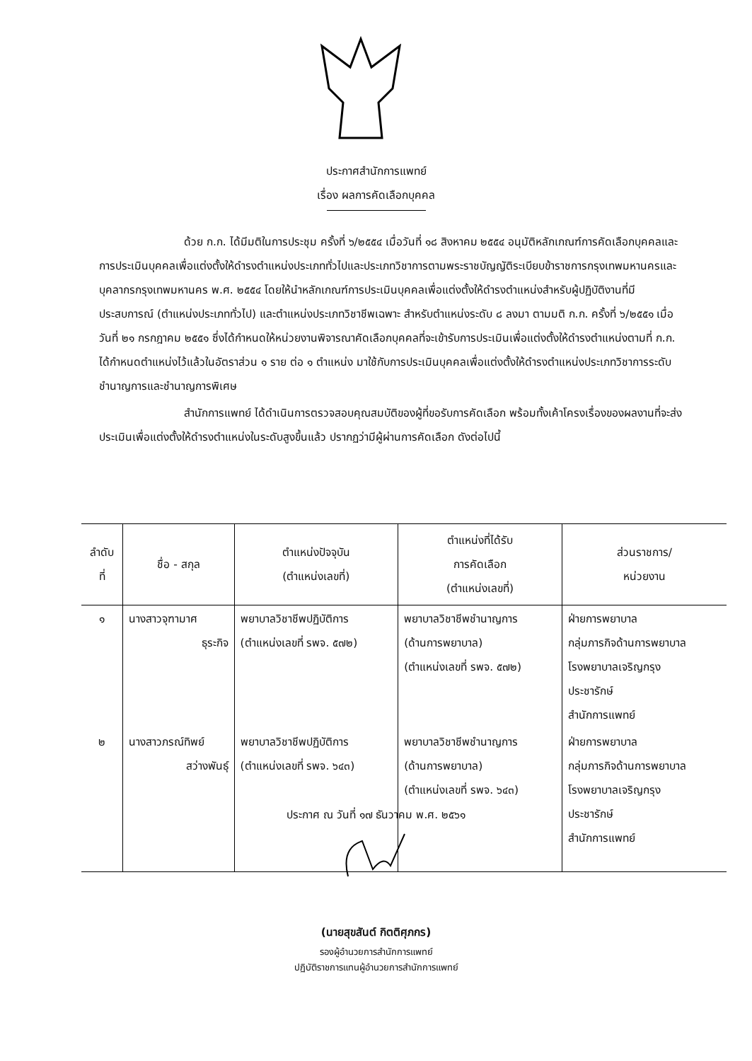ประกาศสำนักการแพทย์
เรื่อง ผลการคัดเลือกบุคคล
ด้วย ก.ก. ได้มีมติในการประชุม ครั้งที่ ๖/๒๕๕๔ เมื่อวันที่ ๑๘ สิงหาคม ๒๕๕๔ อนุมัติหลักเกณฑ์การคัดเลือกบุคคลและการประเมินบุคคลเพื่อแต่งตั้งให้ดำรงตำแหน่งประเภททั่วไปและประเภทวิชาการตามพระราชบัญญัติระเบียบข้าราชการกรุงเทพมหานครและบุคลากรกรุงเทพมหานคร พ.ศ. ๒๕๕๔ โดยให้นำหลักเกณฑ์การประเมินบุคคลเพื่อแต่งตั้งให้ดำรงตำแหน่งสำหรับผู้ปฏิบัติงานที่มีประสบการณ์ (ตำแหน่งประเภททั่วไป) และตำแหน่งประเภทวิชาชีพเฉพาะ สำหรับตำแหน่งระดับ ๘ ลงมา ตามมติ ก.ก. ครั้งที่ ๖/๒๕๕๑ เมื่อวันที่ ๒๑ กรกฎาคม ๒๕๕๑ ซึ่งได้กำหนดให้หน่วยงานพิจารณาคัดเลือกบุคคลที่จะเข้ารับการประเมินเพื่อแต่งตั้งให้ดำรงตำแหน่งตามที่ ก.ก. ได้กำหนดตำแหน่งไว้แล้วในอัตราส่วน ๑ ราย ต่อ ๑ ตำแหน่ง มาใช้กับการประเมินบุคคลเพื่อแต่งตั้งให้ดำรงตำแหน่งประเภทวิชาการระดับชำนาญการและชำนาญการพิเศษ
สำนักการแพทย์ ได้ดำเนินการตรวจสอบคุณสมบัติของผู้ที่ขอรับการคัดเลือก พร้อมทั้งเค้าโครงเรื่องของผลงานที่จะส่งประเมินเพื่อแต่งตั้งให้ดำรงตำแหน่งในระดับสูงขึ้นแล้ว ปรากฏว่ามีผู้ผ่านการคัดเลือก ดังต่อไปนี้
| ลำดับ ที่ | ชื่อ - สกุล | ตำแหน่งปัจจุบัน (ตำแหน่งเลขที่) | ตำแหน่งที่ได้รับ การคัดเลือก (ตำแหน่งเลขที่) | ส่วนราชการ/ หน่วยงาน |
| --- | --- | --- | --- | --- |
| ๑ | นางสาวจุฑามาศ ธุระกิจ | พยาบาลวิชาชีพปฏิบัติการ (ตำแหน่งเลขที่ รพจ. ๕๗๒) | พยาบาลวิชาชีพชำนาญการ (ด้านการพยาบาล) (ตำแหน่งเลขที่ รพจ. ๕๗๒) | ฝ่ายการพยาบาล กลุ่มภารกิจด้านการพยาบาล โรงพยาบาลเจริญกรุง ประชารักษ์ สำนักการแพทย์ |
| ๒ | นางสาวภรณ์ทิพย์ สว่างพันธุ์ | พยาบาลวิชาชีพปฏิบัติการ (ตำแหน่งเลขที่ รพจ. ๖๔๓) | พยาบาลวิชาชีพชำนาญการ (ด้านการพยาบาล) (ตำแหน่งเลขที่ รพจ. ๖๔๓) | ฝ่ายการพยาบาล กลุ่มภารกิจด้านการพยาบาล โรงพยาบาลเจริญกรุง ประชารักษ์ สำนักการแพทย์ |
ประกาศ ณ วันที่ ๑๗ ธันวาคม พ.ศ. ๒๕๖๑
(นายสุขสันต์ กิตติศุภกร)
รองผู้อำนวยการสำนักการแพทย์
ปฏิบัติราชการแทนผู้อำนวยการสำนักการแพทย์